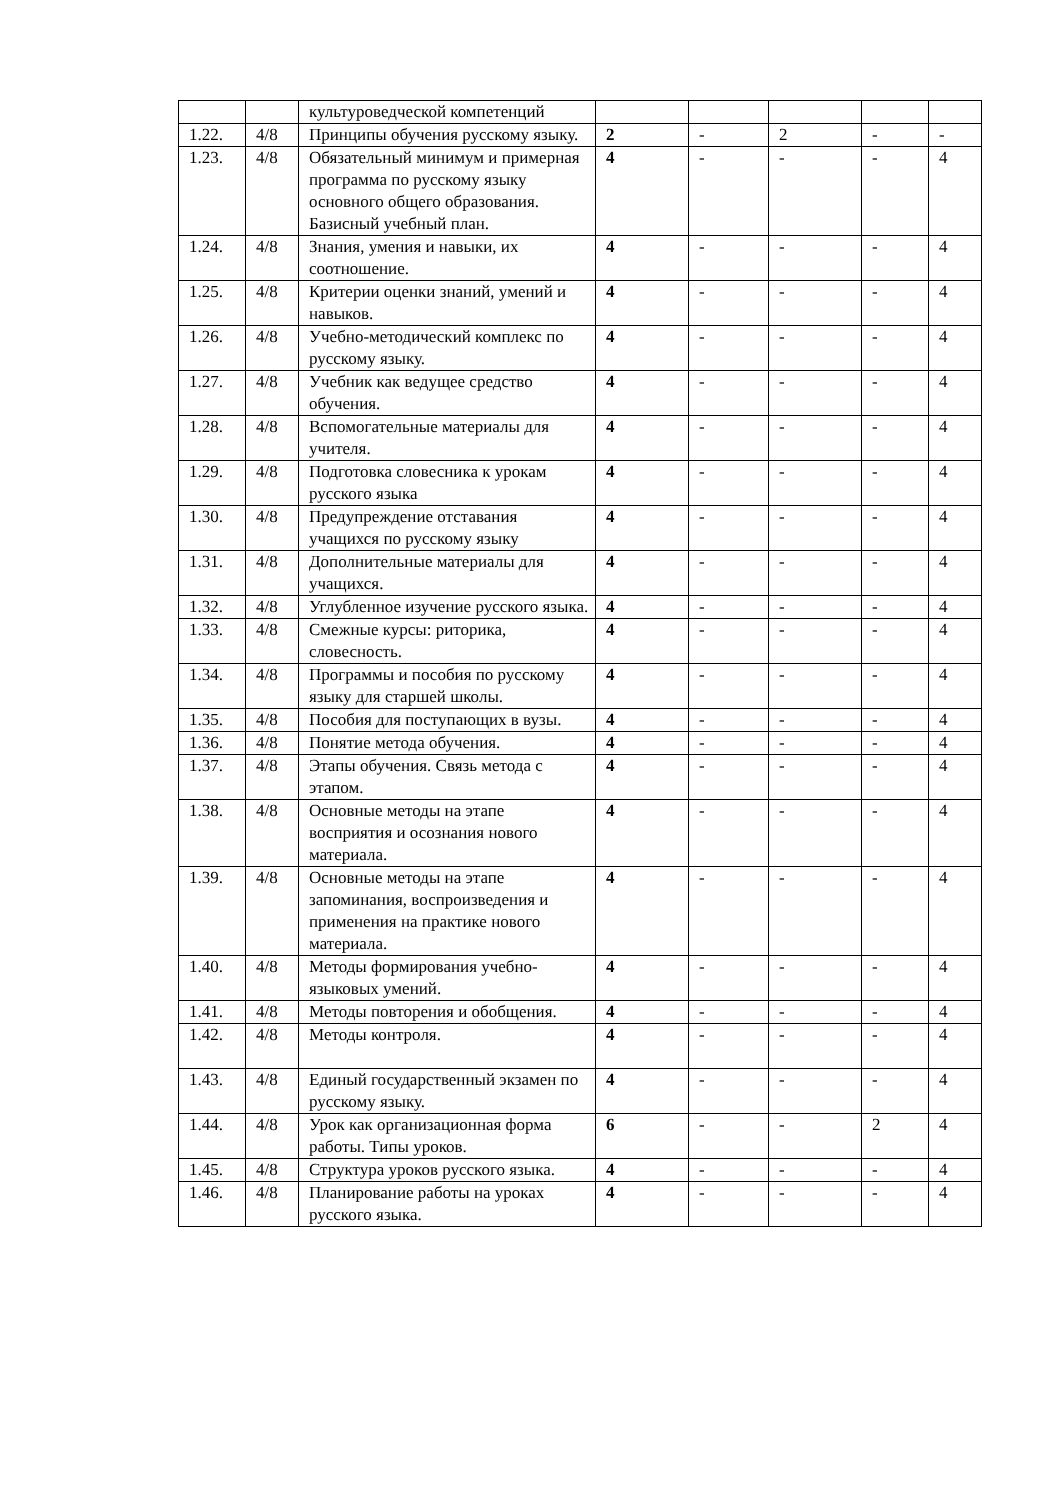| | | культуроведческой компетенций | | | | | |
| 1.22. | 4/8 | Принципы обучения русскому языку. | 2 | - | 2 | - | - |
| 1.23. | 4/8 | Обязательный минимум и примерная программа по русскому языку основного общего образования. Базисный учебный план. | 4 | - | - | - | 4 |
| 1.24. | 4/8 | Знания, умения и навыки, их соотношение. | 4 | - | - | - | 4 |
| 1.25. | 4/8 | Критерии оценки знаний, умений и навыков. | 4 | - | - | - | 4 |
| 1.26. | 4/8 | Учебно-методический комплекс по русскому языку. | 4 | - | - | - | 4 |
| 1.27. | 4/8 | Учебник как ведущее средство обучения. | 4 | - | - | - | 4 |
| 1.28. | 4/8 | Вспомогательные материалы для учителя. | 4 | - | - | - | 4 |
| 1.29. | 4/8 | Подготовка словесника к урокам русского языка | 4 | - | - | - | 4 |
| 1.30. | 4/8 | Предупреждение отставания учащихся по русскому языку | 4 | - | - | - | 4 |
| 1.31. | 4/8 | Дополнительные материалы для учащихся. | 4 | - | - | - | 4 |
| 1.32. | 4/8 | Углубленное изучение русского языка. | 4 | - | - | - | 4 |
| 1.33. | 4/8 | Смежные курсы: риторика, словесность. | 4 | - | - | - | 4 |
| 1.34. | 4/8 | Программы и пособия по русскому языку для старшей школы. | 4 | - | - | - | 4 |
| 1.35. | 4/8 | Пособия для поступающих в вузы. | 4 | - | - | - | 4 |
| 1.36. | 4/8 | Понятие метода обучения. | 4 | - | - | - | 4 |
| 1.37. | 4/8 | Этапы обучения. Связь метода с этапом. | 4 | - | - | - | 4 |
| 1.38. | 4/8 | Основные методы на этапе восприятия и осознания нового материала. | 4 | - | - | - | 4 |
| 1.39. | 4/8 | Основные методы на этапе запоминания, воспроизведения и применения на практике нового материала. | 4 | - | - | - | 4 |
| 1.40. | 4/8 | Методы формирования учебно-языковых умений. | 4 | - | - | - | 4 |
| 1.41. | 4/8 | Методы повторения и обобщения. | 4 | - | - | - | 4 |
| 1.42. | 4/8 | Методы контроля. | 4 | - | - | - | 4 |
| 1.43. | 4/8 | Единый государственный экзамен по русскому языку. | 4 | - | - | - | 4 |
| 1.44. | 4/8 | Урок как организационная форма работы. Типы уроков. | 6 | - | - | 2 | 4 |
| 1.45. | 4/8 | Структура уроков русского языка. | 4 | - | - | - | 4 |
| 1.46. | 4/8 | Планирование работы на уроках русского языка. | 4 | - | - | - | 4 |